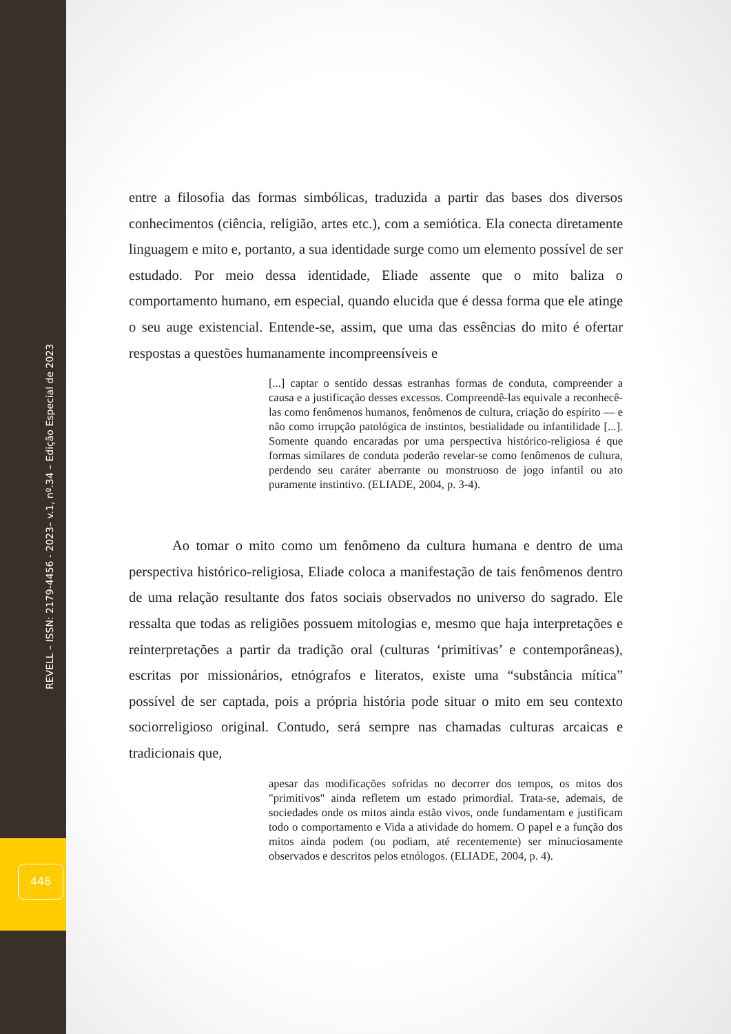REVELL – ISSN: 2179-4456 - 2023– v.1, nº.34 – Edição Especial de 2023
446
entre a filosofia das formas simbólicas, traduzida a partir das bases dos diversos conhecimentos (ciência, religião, artes etc.), com a semiótica. Ela conecta diretamente linguagem e mito e, portanto, a sua identidade surge como um elemento possível de ser estudado. Por meio dessa identidade, Eliade assente que o mito baliza o comportamento humano, em especial, quando elucida que é dessa forma que ele atinge o seu auge existencial. Entende-se, assim, que uma das essências do mito é ofertar respostas a questões humanamente incompreensíveis e
[...] captar o sentido dessas estranhas formas de conduta, compreender a causa e a justificação desses excessos. Compreendê-las equivale a reconhecê-las como fenômenos humanos, fenômenos de cultura, criação do espírito — e não como irrupção patológica de instintos, bestialidade ou infantilidade [...]. Somente quando encaradas por uma perspectiva histórico-religiosa é que formas similares de conduta poderão revelar-se como fenômenos de cultura, perdendo seu caráter aberrante ou monstruoso de jogo infantil ou ato puramente instintivo. (ELIADE, 2004, p. 3-4).
Ao tomar o mito como um fenômeno da cultura humana e dentro de uma perspectiva histórico-religiosa, Eliade coloca a manifestação de tais fenômenos dentro de uma relação resultante dos fatos sociais observados no universo do sagrado. Ele ressalta que todas as religiões possuem mitologias e, mesmo que haja interpretações e reinterpretações a partir da tradição oral (culturas ‘primitivas’ e contemporâneas), escritas por missionários, etnógrafos e literatos, existe uma “substância mítica” possível de ser captada, pois a própria história pode situar o mito em seu contexto sociorreligioso original. Contudo, será sempre nas chamadas culturas arcaicas e tradicionais que,
apesar das modificações sofridas no decorrer dos tempos, os mitos dos "primitivos" ainda refletem um estado primordial. Trata-se, ademais, de sociedades onde os mitos ainda estão vivos, onde fundamentam e justificam todo o comportamento e Vida a atividade do homem. O papel e a função dos mitos ainda podem (ou podiam, até recentemente) ser minuciosamente observados e descritos pelos etnólogos. (ELIADE, 2004, p. 4).